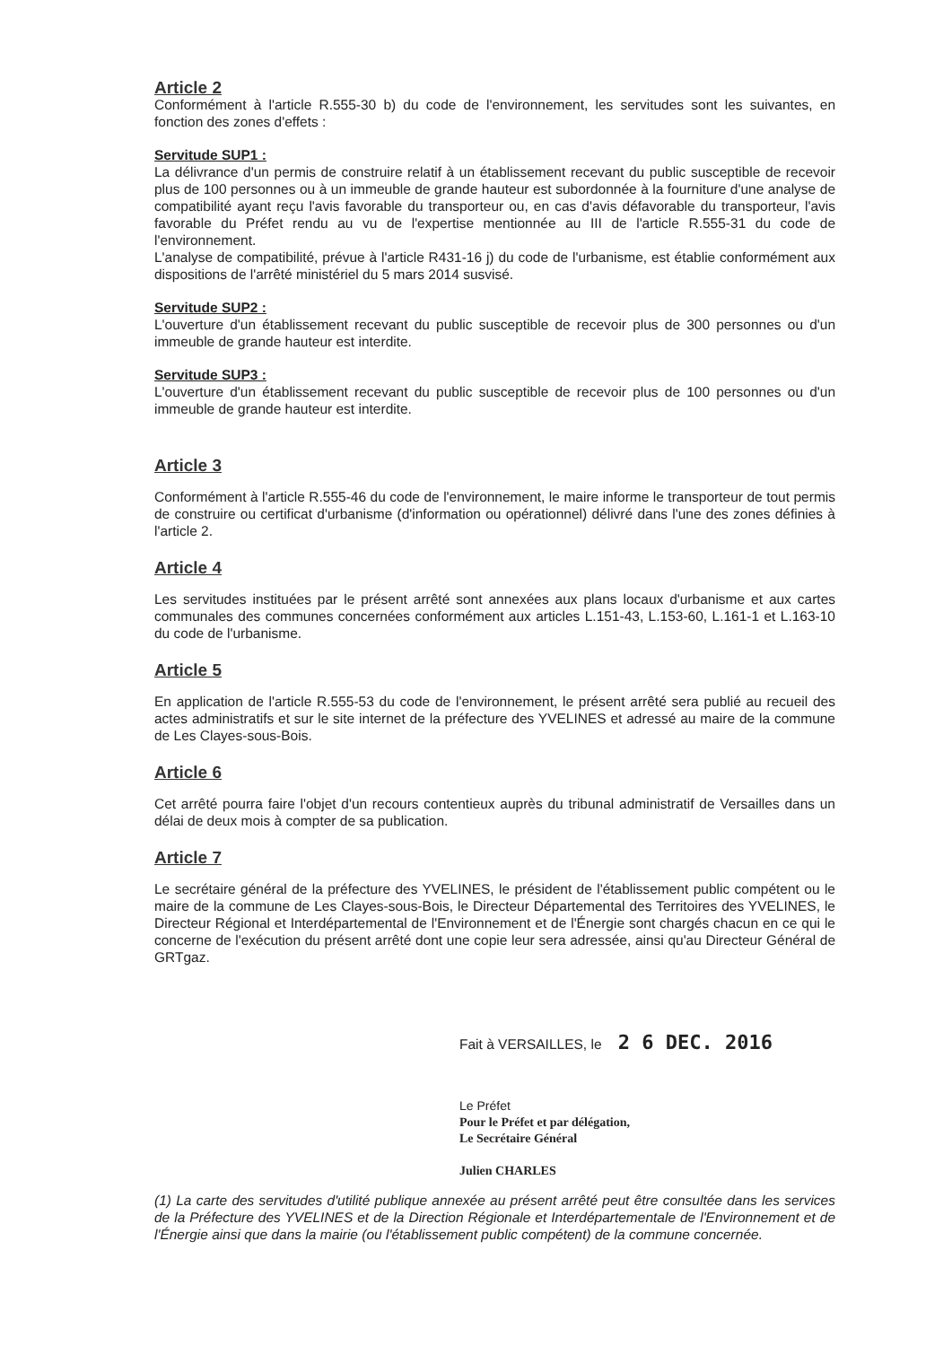Article 2
Conformément à l'article R.555-30 b) du code de l'environnement, les servitudes sont les suivantes, en fonction des zones d'effets :
Servitude SUP1 :
La délivrance d'un permis de construire relatif à un établissement recevant du public susceptible de recevoir plus de 100 personnes ou à un immeuble de grande hauteur est subordonnée à la fourniture d'une analyse de compatibilité ayant reçu l'avis favorable du transporteur ou, en cas d'avis défavorable du transporteur, l'avis favorable du Préfet rendu au vu de l'expertise mentionnée au III de l'article R.555-31 du code de l'environnement.
L'analyse de compatibilité, prévue à l'article R431-16 j) du code de l'urbanisme, est établie conformément aux dispositions de l'arrêté ministériel du 5 mars 2014 susvisé.
Servitude SUP2 :
L'ouverture d'un établissement recevant du public susceptible de recevoir plus de 300 personnes ou d'un immeuble de grande hauteur est interdite.
Servitude SUP3 :
L'ouverture d'un établissement recevant du public susceptible de recevoir plus de 100 personnes ou d'un immeuble de grande hauteur est interdite.
Article 3
Conformément à l'article R.555-46 du code de l'environnement, le maire informe le transporteur de tout permis de construire ou certificat d'urbanisme (d'information ou opérationnel) délivré dans l'une des zones définies à l'article 2.
Article 4
Les servitudes instituées par le présent arrêté sont annexées aux plans locaux d'urbanisme et aux cartes communales des communes concernées conformément aux articles L.151-43, L.153-60, L.161-1 et L.163-10 du code de l'urbanisme.
Article 5
En application de l'article R.555-53 du code de l'environnement, le présent arrêté sera publié au recueil des actes administratifs et sur le site internet de la préfecture des YVELINES et adressé au maire de la commune de Les Clayes-sous-Bois.
Article 6
Cet arrêté pourra faire l'objet d'un recours contentieux auprès du tribunal administratif de Versailles dans un délai de deux mois à compter de sa publication.
Article 7
Le secrétaire général de la préfecture des YVELINES, le président de l'établissement public compétent ou le maire de la commune de Les Clayes-sous-Bois, le Directeur Départemental des Territoires des YVELINES, le Directeur Régional et Interdépartemental de l'Environnement et de l'Énergie sont chargés chacun en ce qui le concerne de l'exécution du présent arrêté dont une copie leur sera adressée, ainsi qu'au Directeur Général de GRTgaz.
Fait à VERSAILLES, le 2 6 DEC. 2016
Le Préfet
Pour le Préfet et par délégation,
Le Secrétaire Général
Julien CHARLES
(1) La carte des servitudes d'utilité publique annexée au présent arrêté peut être consultée dans les services de la Préfecture des YVELINES et de la Direction Régionale et Interdépartementale de l'Environnement et de l'Énergie ainsi que dans la mairie (ou l'établissement public compétent) de la commune concernée.